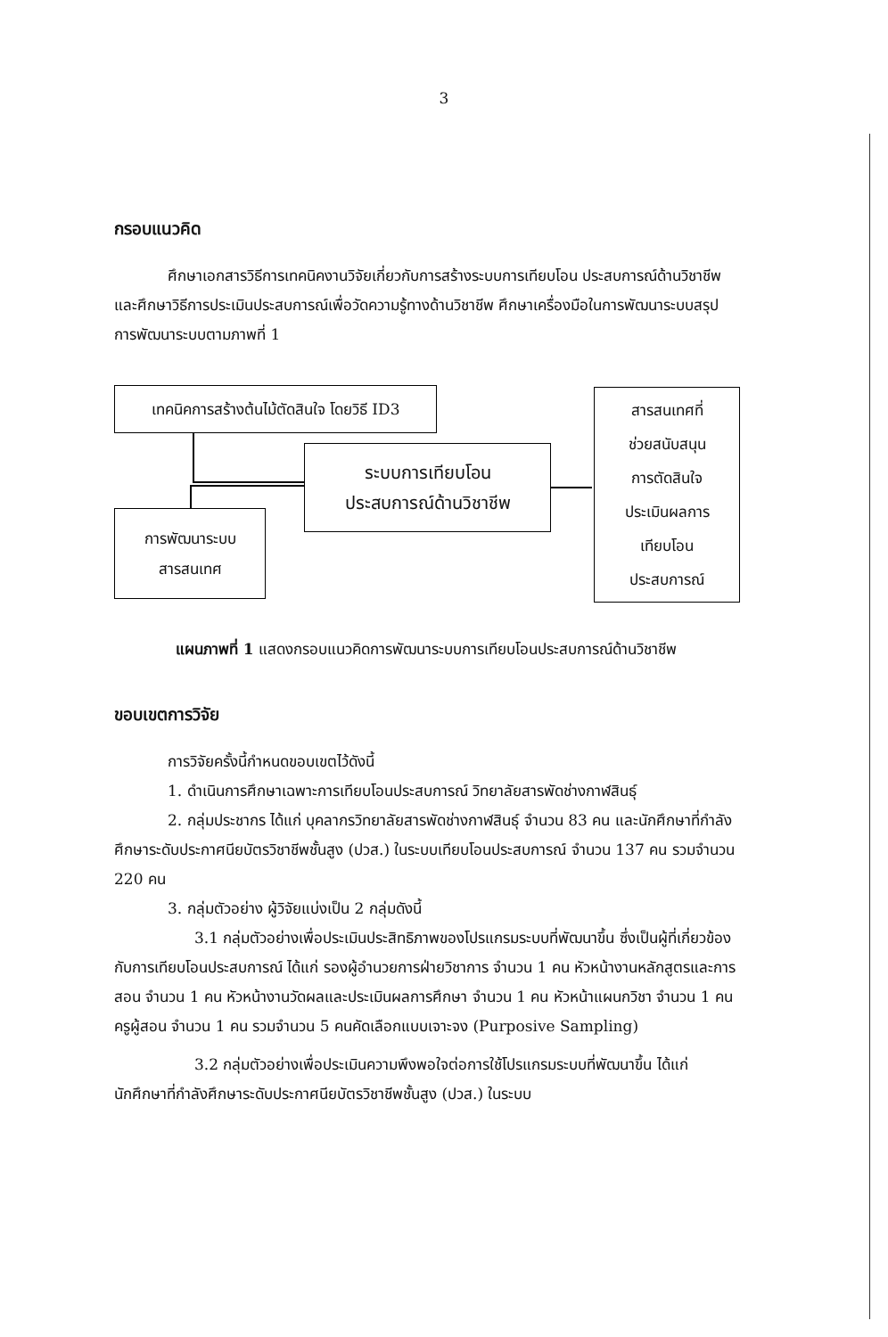3
กรอบแนวคิด
ศึกษาเอกสารวิธีการเทคนิคงานวิจัยเกี่ยวกับการสร้างระบบการเทียบโอน ประสบการณ์ด้านวิชาชีพและศึกษาวิธีการประเมินประสบการณ์เพื่อวัดความรู้ทางด้านวิชาชีพ ศึกษาเครื่องมือในการพัฒนาระบบสรุปการพัฒนาระบบตามภาพที่ 1
เทคนิคการสร้างต้นไม้ตัดสินใจ โดยวิธี ID3
ระบบการเทียบโอน
ประสบการณ์ด้านวิชาชีพ
การพัฒนาระบบ
สารสนเทศ
สารสนเทศที่
ช่วยสนับสนุน
การตัดสินใจ
ประเมินผลการ
เทียบโอน
ประสบการณ์
แผนภาพที่ 1 แสดงกรอบแนวคิดการพัฒนาระบบการเทียบโอนประสบการณ์ด้านวิชาชีพ
ขอบเขตการวิจัย
การวิจัยครั้งนี้กำหนดขอบเขตไว้ดังนี้
1. ดำเนินการศึกษาเฉพาะการเทียบโอนประสบการณ์ วิทยาลัยสารพัดช่างกาฬสินธุ์
2. กลุ่มประชากร ได้แก่ บุคลากรวิทยาลัยสารพัดช่างกาฬสินธุ์ จำนวน 83 คน และนักศึกษาที่กำลังศึกษาระดับประกาศนียบัตรวิชาชีพชั้นสูง (ปวส.) ในระบบเทียบโอนประสบการณ์ จำนวน 137 คน รวมจำนวน 220 คน
3. กลุ่มตัวอย่าง ผู้วิจัยแบ่งเป็น 2 กลุ่มดังนี้
3.1 กลุ่มตัวอย่างเพื่อประเมินประสิทธิภาพของโปรแกรมระบบที่พัฒนาขึ้น ซึ่งเป็นผู้ที่เกี่ยวข้องกับการเทียบโอนประสบการณ์ ได้แก่ รองผู้อำนวยการฝ่ายวิชาการ จำนวน 1 คน หัวหน้างานหลักสูตรและการสอน จำนวน 1 คน หัวหน้างานวัดผลและประเมินผลการศึกษา จำนวน 1 คน หัวหน้าแผนกวิชา จำนวน 1 คน ครูผู้สอน จำนวน 1 คน รวมจำนวน 5 คนคัดเลือกแบบเจาะจง (Purposive Sampling)
3.2 กลุ่มตัวอย่างเพื่อประเมินความพึงพอใจต่อการใช้โปรแกรมระบบที่พัฒนาขึ้น ได้แก่ นักศึกษาที่กำลังศึกษาระดับประกาศนียบัตรวิชาชีพชั้นสูง (ปวส.) ในระบบ